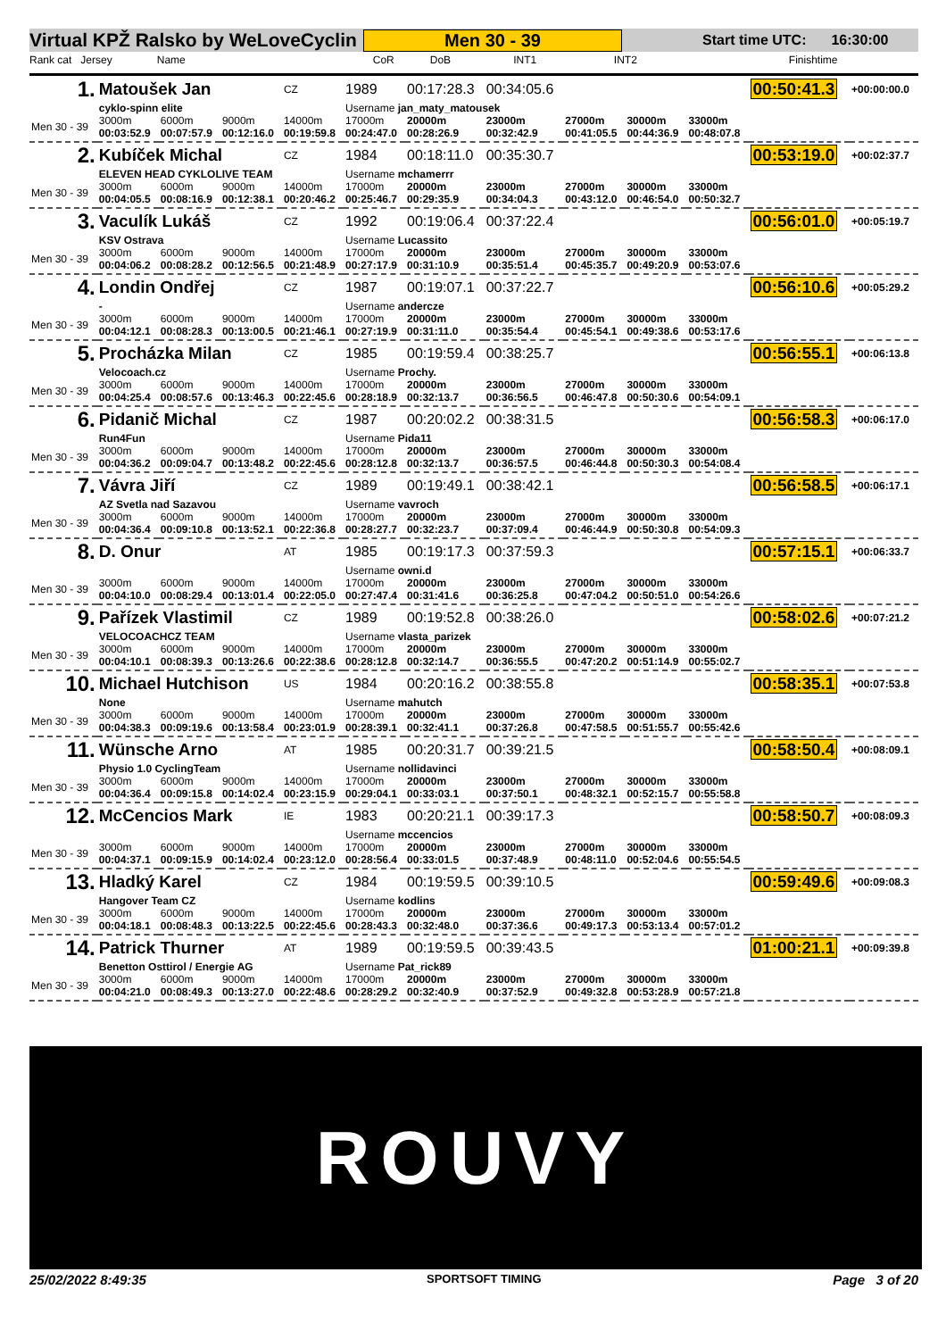Virtual KPŽ Ralsko by WeLoveCyclin Men 30 - 39 Start time UTC: 16:30:00
Rank cat Jersey Name CoR DoB INT1 INT2 Finishtime
| 1. | Matoušek Jan | | | CZ | 1989 | 00:17:28.3 | 00:34:05.6 | | | | 00:50:41.3 | +00:00:00.0 |
| | cyklo-spinn elite | | | | Username jan_maty_matousek | | | | | | | |
| Men 30 - 39 | 3000m 00:03:52.9 | 6000m 00:07:57.9 | 9000m 00:12:16.0 | 14000m 00:19:59.8 | 17000m 00:24:47.0 | 20000m 00:28:26.9 | 23000m 00:32:42.9 | 27000m 00:41:05.5 | 30000m 00:44:36.9 | 33000m 00:48:07.8 | | |
| 2. | Kubíček Michal | | | CZ | 1984 | 00:18:11.0 | 00:35:30.7 | | | | 00:53:19.0 | +00:02:37.7 |
| | ELEVEN HEAD CYKLOLIVE TEAM | | | | Username mchamerrr | | | | | | | |
| Men 30 - 39 | 3000m 00:04:05.5 | 6000m 00:08:16.9 | 9000m 00:12:38.1 | 14000m 00:20:46.2 | 17000m 00:25:46.7 | 20000m 00:29:35.9 | 23000m 00:34:04.3 | 27000m 00:43:12.0 | 30000m 00:46:54.0 | 33000m 00:50:32.7 | | |
| 3. | Vaculík Lukáš | | | CZ | 1992 | 00:19:06.4 | 00:37:22.4 | | | | 00:56:01.0 | +00:05:19.7 |
| | KSV Ostrava | | | | Username Lucassito | | | | | | | |
| Men 30 - 39 | 3000m 00:04:06.2 | 6000m 00:08:28.2 | 9000m 00:12:56.5 | 14000m 00:21:48.9 | 17000m 00:27:17.9 | 20000m 00:31:10.9 | 23000m 00:35:51.4 | 27000m 00:45:35.7 | 30000m 00:49:20.9 | 33000m 00:53:07.6 | | |
| 4. | Londin Ondřej | | | CZ | 1987 | 00:19:07.1 | 00:37:22.7 | | | | 00:56:10.6 | +00:05:29.2 |
| | - | | | | Username andercze | | | | | | | |
| Men 30 - 39 | 3000m 00:04:12.1 | 6000m 00:08:28.3 | 9000m 00:13:00.5 | 14000m 00:21:46.1 | 17000m 00:27:19.9 | 20000m 00:31:11.0 | 23000m 00:35:54.4 | 27000m 00:45:54.1 | 30000m 00:49:38.6 | 33000m 00:53:17.6 | | |
| 5. | Procházka Milan | | | CZ | 1985 | 00:19:59.4 | 00:38:25.7 | | | | 00:56:55.1 | +00:06:13.8 |
| | Velocoach.cz | | | | Username Prochy. | | | | | | | |
| Men 30 - 39 | 3000m 00:04:25.4 | 6000m 00:08:57.6 | 9000m 00:13:46.3 | 14000m 00:22:45.6 | 17000m 00:28:18.9 | 20000m 00:32:13.7 | 23000m 00:36:56.5 | 27000m 00:46:47.8 | 30000m 00:50:30.6 | 33000m 00:54:09.1 | | |
| 6. | Pidanič Michal | | | CZ | 1987 | 00:20:02.2 | 00:38:31.5 | | | | 00:56:58.3 | +00:06:17.0 |
| | Run4Fun | | | | Username Pida11 | | | | | | | |
| Men 30 - 39 | 3000m 00:04:36.2 | 6000m 00:09:04.7 | 9000m 00:13:48.2 | 14000m 00:22:45.6 | 17000m 00:28:12.8 | 20000m 00:32:13.7 | 23000m 00:36:57.5 | 27000m 00:46:44.8 | 30000m 00:50:30.3 | 33000m 00:54:08.4 | | |
| 7. | Vávra Jiří | | | CZ | 1989 | 00:19:49.1 | 00:38:42.1 | | | | 00:56:58.5 | +00:06:17.1 |
| | AZ Svetla nad Sazavou | | | | Username vavroch | | | | | | | |
| Men 30 - 39 | 3000m 00:04:36.4 | 6000m 00:09:10.8 | 9000m 00:13:52.1 | 14000m 00:22:36.8 | 17000m 00:28:27.7 | 20000m 00:32:23.7 | 23000m 00:37:09.4 | 27000m 00:46:44.9 | 30000m 00:50:30.8 | 33000m 00:54:09.3 | | |
| 8. | D. Onur | | | AT | 1985 | 00:19:17.3 | 00:37:59.3 | | | | 00:57:15.1 | +00:06:33.7 |
| | | | | | Username owni.d | | | | | | | |
| Men 30 - 39 | 3000m 00:04:10.0 | 6000m 00:08:29.4 | 9000m 00:13:01.4 | 14000m 00:22:05.0 | 17000m 00:27:47.4 | 20000m 00:31:41.6 | 23000m 00:36:25.8 | 27000m 00:47:04.2 | 30000m 00:50:51.0 | 33000m 00:54:26.6 | | |
| 9. | Pařízek Vlastimil | | | CZ | 1989 | 00:19:52.8 | 00:38:26.0 | | | | 00:58:02.6 | +00:07:21.2 |
| | VELOCOACHCZ TEAM | | | | Username vlasta_parizek | | | | | | | |
| Men 30 - 39 | 3000m 00:04:10.1 | 6000m 00:08:39.3 | 9000m 00:13:26.6 | 14000m 00:22:38.6 | 17000m 00:28:12.8 | 20000m 00:32:14.7 | 23000m 00:36:55.5 | 27000m 00:47:20.2 | 30000m 00:51:14.9 | 33000m 00:55:02.7 | | |
| 10. | Michael Hutchison | | | US | 1984 | 00:20:16.2 | 00:38:55.8 | | | | 00:58:35.1 | +00:07:53.8 |
| | None | | | | Username mahutch | | | | | | | |
| Men 30 - 39 | 3000m 00:04:38.3 | 6000m 00:09:19.6 | 9000m 00:13:58.4 | 14000m 00:23:01.9 | 17000m 00:28:39.1 | 20000m 00:32:41.1 | 23000m 00:37:26.8 | 27000m 00:47:58.5 | 30000m 00:51:55.7 | 33000m 00:55:42.6 | | |
| 11. | Wünsche Arno | | | AT | 1985 | 00:20:31.7 | 00:39:21.5 | | | | 00:58:50.4 | +00:08:09.1 |
| | Physio 1.0 CyclingTeam | | | | Username nollidavinci | | | | | | | |
| Men 30 - 39 | 3000m 00:04:36.4 | 6000m 00:09:15.8 | 9000m 00:14:02.4 | 14000m 00:23:15.9 | 17000m 00:29:04.1 | 20000m 00:33:03.1 | 23000m 00:37:50.1 | 27000m 00:48:32.1 | 30000m 00:52:15.7 | 33000m 00:55:58.8 | | |
| 12. | McCencios Mark | | | IE | 1983 | 00:20:21.1 | 00:39:17.3 | | | | 00:58:50.7 | +00:08:09.3 |
| | | | | | Username mccencios | | | | | | | |
| Men 30 - 39 | 3000m 00:04:37.1 | 6000m 00:09:15.9 | 9000m 00:14:02.4 | 14000m 00:23:12.0 | 17000m 00:28:56.4 | 20000m 00:33:01.5 | 23000m 00:37:48.9 | 27000m 00:48:11.0 | 30000m 00:52:04.6 | 33000m 00:55:54.5 | | |
| 13. | Hladký Karel | | | CZ | 1984 | 00:19:59.5 | 00:39:10.5 | | | | 00:59:49.6 | +00:09:08.3 |
| | Hangover Team CZ | | | | Username kodlins | | | | | | | |
| Men 30 - 39 | 3000m 00:04:18.1 | 6000m 00:08:48.3 | 9000m 00:13:22.5 | 14000m 00:22:45.6 | 17000m 00:28:43.3 | 20000m 00:32:48.0 | 23000m 00:37:36.6 | 27000m 00:49:17.3 | 30000m 00:53:13.4 | 33000m 00:57:01.2 | | |
| 14. | Patrick Thurner | | | AT | 1989 | 00:19:59.5 | 00:39:43.5 | | | | 01:00:21.1 | +00:09:39.8 |
| | Benetton Osttirol / Energie AG | | | | Username Pat_rick89 | | | | | | | |
| Men 30 - 39 | 3000m 00:04:21.0 | 6000m 00:08:49.3 | 9000m 00:13:27.0 | 14000m 00:22:48.6 | 17000m 00:28:29.2 | 20000m 00:32:40.9 | 23000m 00:37:52.9 | 27000m 00:49:32.8 | 30000m 00:53:28.9 | 33000m 00:57:21.8 | | |
ROUVY
25/02/2022 8:49:35 SPORTSOFT TIMING Page 3 of 20